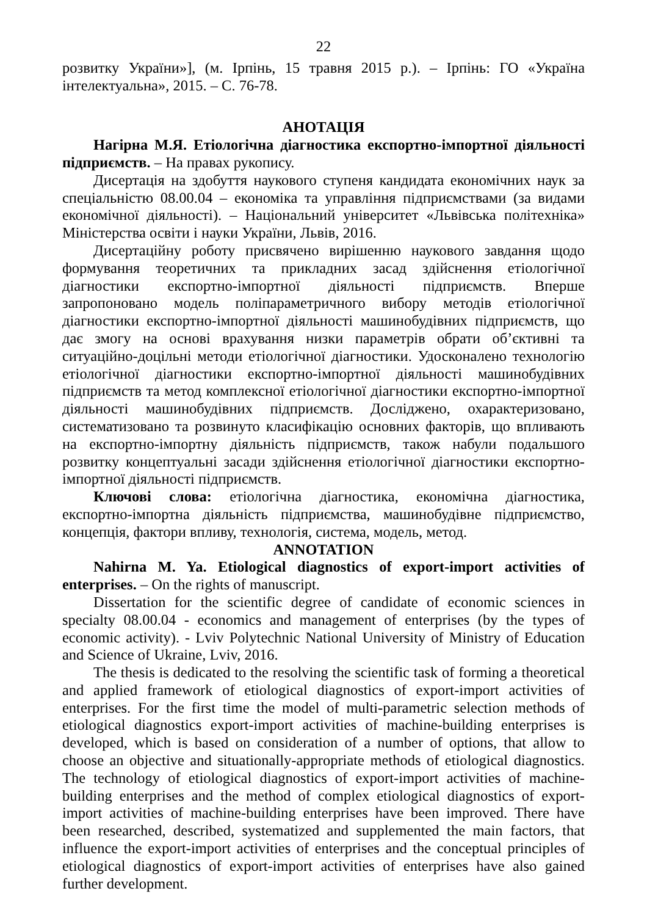22
розвитку України»], (м. Ірпінь, 15 травня 2015 р.). – Ірпінь: ГО «Україна інтелектуальна», 2015. – С. 76-78.
АНОТАЦІЯ
Нагірна М.Я. Етіологічна діагностика експортно-імпортної діяльності підприємств. – На правах рукопису.
Дисертація на здобуття наукового ступеня кандидата економічних наук за спеціальністю 08.00.04 – економіка та управління підприємствами (за видами економічної діяльності). – Національний університет «Львівська політехніка» Міністерства освіти і науки України, Львів, 2016.
Дисертаційну роботу присвячено вирішенню наукового завдання щодо формування теоретичних та прикладних засад здійснення етіологічної діагностики експортно-імпортної діяльності підприємств. Вперше запропоновано модель поліпараметричного вибору методів етіологічної діагностики експортно-імпортної діяльності машинобудівних підприємств, що дає змогу на основі врахування низки параметрів обрати об’єктивні та ситуаційно-доцільні методи етіологічної діагностики. Удосконалено технологію етіологічної діагностики експортно-імпортної діяльності машинобудівних підприємств та метод комплексної етіологічної діагностики експортно-імпортної діяльності машинобудівних підприємств. Досліджено, охарактеризовано, систематизовано та розвинуто класифікацію основних факторів, що впливають на експортно-імпортну діяльність підприємств, також набули подальшого розвитку концептуальні засади здійснення етіологічної діагностики експортно-імпортної діяльності підприємств.
Ключові слова: етіологічна діагностика, економічна діагностика, експортно-імпортна діяльність підприємства, машинобудівне підприємство, концепція, фактори впливу, технологія, система, модель, метод.
ANNOTATION
Nahirna M. Ya. Etiological diagnostics of export-import activities of enterprises. – On the rights of manuscript.
Dissertation for the scientific degree of candidate of economic sciences in specialty 08.00.04 - economics and management of enterprises (by the types of economic activity). - Lviv Polytechnic National University of Ministry of Education and Science of Ukraine, Lviv, 2016.
The thesis is dedicated to the resolving the scientific task of forming a theoretical and applied framework of etiological diagnostics of export-import activities of enterprises. For the first time the model of multi-parametric selection methods of etiological diagnostics export-import activities of machine-building enterprises is developed, which is based on consideration of a number of options, that allow to choose an objective and situationally-appropriate methods of etiological diagnostics. The technology of etiological diagnostics of export-import activities of machine-building enterprises and the method of complex etiological diagnostics of export-import activities of machine-building enterprises have been improved. There have been researched, described, systematized and supplemented the main factors, that influence the export-import activities of enterprises and the conceptual principles of etiological diagnostics of export-import activities of enterprises have also gained further development.